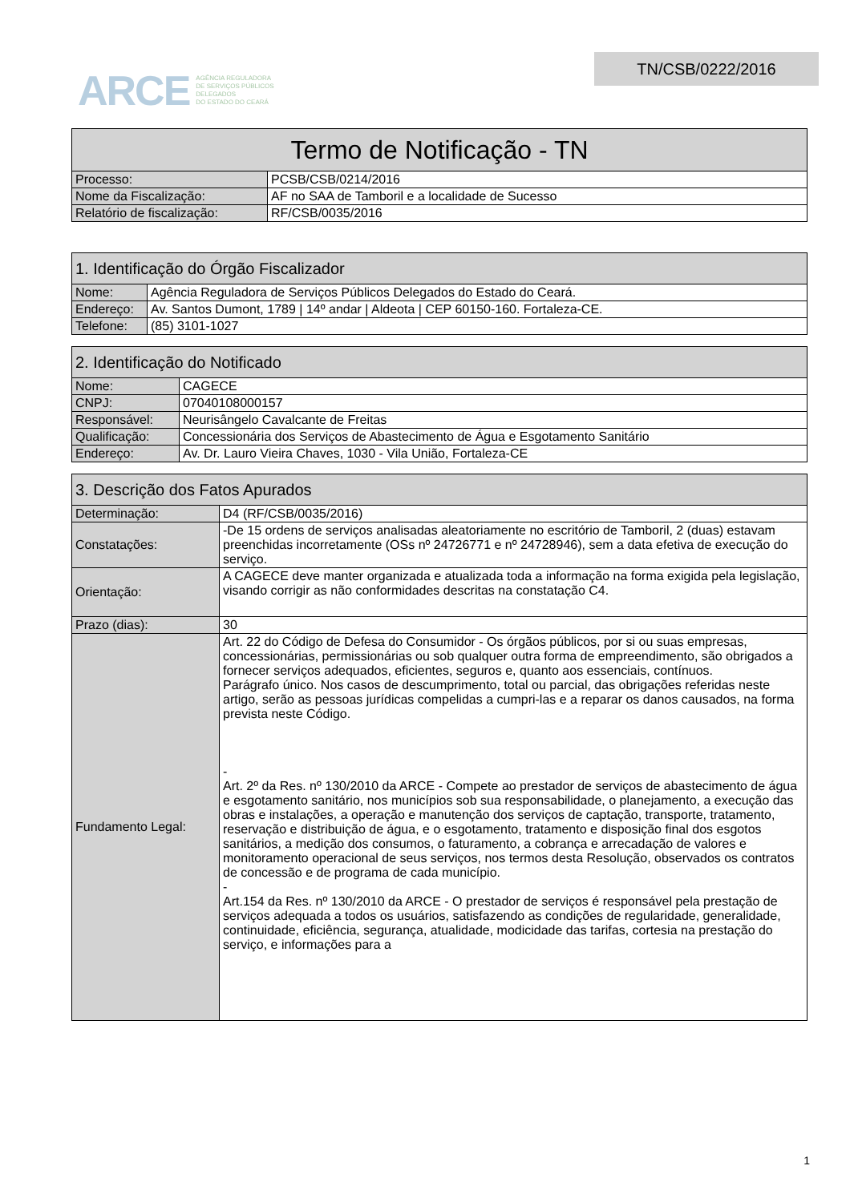ARCE AGÊNCIA REGULADORA
DE SERVIÇOS PÚBLICOS
DELEGADOS
DO ESTADO DO CEARÁ
TN/CSB/0222/2016
| Termo de Notificação - TN | |
| --- | --- |
| Processo: | PCSB/CSB/0214/2016 |
| Nome da Fiscalização: | AF no SAA de Tamboril e a localidade de Sucesso |
| Relatório de fiscalização: | RF/CSB/0035/2016 |
| 1. Identificação do Órgão Fiscalizador | |
| --- | --- |
| Nome: | Agência Reguladora de Serviços Públicos Delegados do Estado do Ceará. |
| Endereço: | Av. Santos Dumont, 1789 / 14º andar / Aldeota / CEP 60150-160. Fortaleza-CE. |
| Telefone: | (85) 3101-1027 |
| 2. Identificação do Notificado | |
| --- | --- |
| Nome: | CAGECE |
| CNPJ: | 07040108000157 |
| Responsável: | Neurisângelo Cavalcante de Freitas |
| Qualificação: | Concessionária dos Serviços de Abastecimento de Água e Esgotamento Sanitário |
| Endereço: | Av. Dr. Lauro Vieira Chaves, 1030 - Vila União, Fortaleza-CE |
| 3. Descrição dos Fatos Apurados | |
| --- | --- |
| Determinação: | D4 (RF/CSB/0035/2016) |
| Constatações: | -De 15 ordens de serviços analisadas aleatoriamente no escritório de Tamboril, 2 (duas) estavam preenchidas incorretamente (OSs nº 24726771 e nº 24728946), sem a data efetiva de execução do serviço. |
| Orientação: | A CAGECE deve manter organizada e atualizada toda a informação na forma exigida pela legislação, visando corrigir as não conformidades descritas na constatação C4. |
| Prazo (dias): | 30 |
| Fundamento Legal: | Art. 22 do Código de Defesa do Consumidor - Os órgãos públicos, por si ou suas empresas, concessionárias, permissionárias ou sob qualquer outra forma de empreendimento, são obrigados a fornecer serviços adequados, eficientes, seguros e, quanto aos essenciais, contínuos. Parágrafo único. Nos casos de descumprimento, total ou parcial, das obrigações referidas neste artigo, serão as pessoas jurídicas compelidas a cumpri-las e a reparar os danos causados, na forma prevista neste Código. - Art. 2º da Res. nº 130/2010 da ARCE - Compete ao prestador de serviços de abastecimento de água e esgotamento sanitário, nos municípios sob sua responsabilidade, o planejamento, a execução das obras e instalações, a operação e manutenção dos serviços de captação, transporte, tratamento, reservação e distribuição de água, e o esgotamento, tratamento e disposição final dos esgotos sanitários, a medição dos consumos, o faturamento, a cobrança e arrecadação de valores e monitoramento operacional de seus serviços, nos termos desta Resolução, observados os contratos de concessão e de programa de cada município. - Art.154 da Res. nº 130/2010 da ARCE - O prestador de serviços é responsável pela prestação de serviços adequada a todos os usuários, satisfazendo as condições de regularidade, generalidade, continuidade, eficiência, segurança, atualidade, modicidade das tarifas, cortesia na prestação do serviço, e informações para a |
1